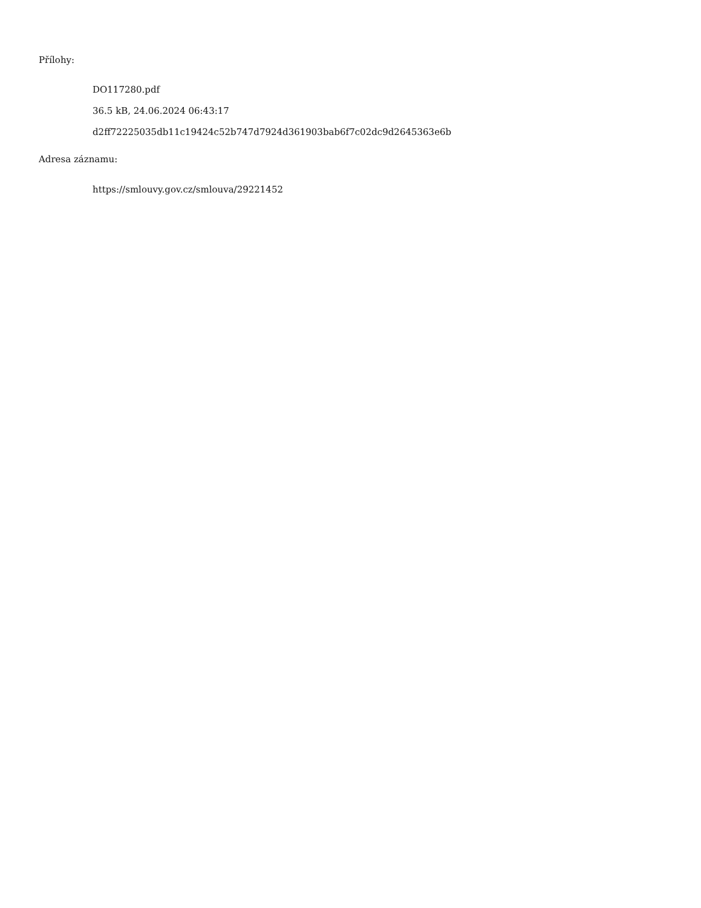Přílohy:
DO117280.pdf
36.5 kB, 24.06.2024 06:43:17
d2ff72225035db11c19424c52b747d7924d361903bab6f7c02dc9d2645363e6b
Adresa záznamu:
https://smlouvy.gov.cz/smlouva/29221452